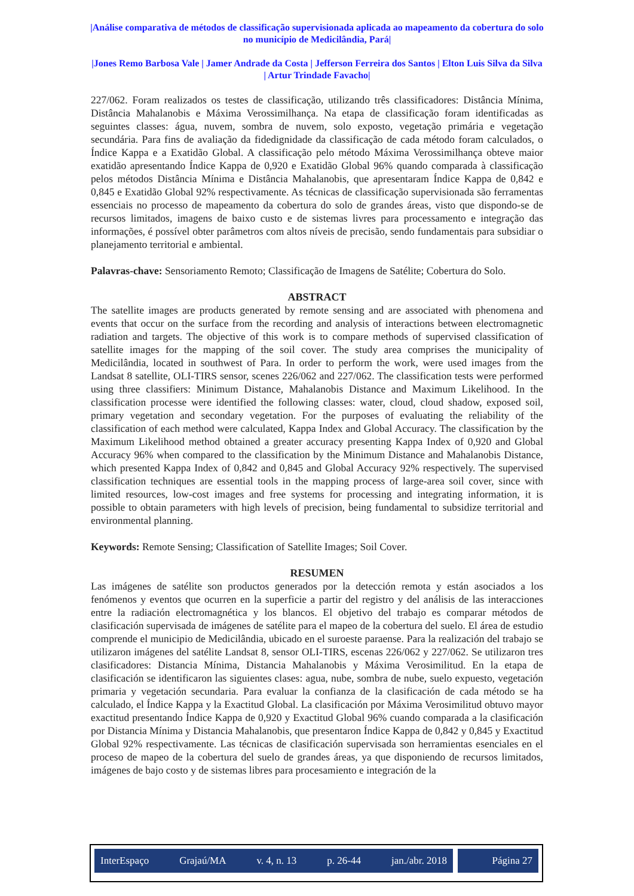|Análise comparativa de métodos de classificação supervisionada aplicada ao mapeamento da cobertura do solo no município de Medicilândia, Pará|
|Jones Remo Barbosa Vale | Jamer Andrade da Costa | Jefferson Ferreira dos Santos | Elton Luis Silva da Silva | Artur Trindade Favacho|
227/062. Foram realizados os testes de classificação, utilizando três classificadores: Distância Mínima, Distância Mahalanobis e Máxima Verossimilhança. Na etapa de classificação foram identificadas as seguintes classes: água, nuvem, sombra de nuvem, solo exposto, vegetação primária e vegetação secundária. Para fins de avaliação da fidedignidade da classificação de cada método foram calculados, o Índice Kappa e a Exatidão Global. A classificação pelo método Máxima Verossimilhança obteve maior exatidão apresentando Índice Kappa de 0,920 e Exatidão Global 96% quando comparada à classificação pelos métodos Distância Mínima e Distância Mahalanobis, que apresentaram Índice Kappa de 0,842 e 0,845 e Exatidão Global 92% respectivamente. As técnicas de classificação supervisionada são ferramentas essenciais no processo de mapeamento da cobertura do solo de grandes áreas, visto que dispondo-se de recursos limitados, imagens de baixo custo e de sistemas livres para processamento e integração das informações, é possível obter parâmetros com altos níveis de precisão, sendo fundamentais para subsidiar o planejamento territorial e ambiental.
Palavras-chave: Sensoriamento Remoto; Classificação de Imagens de Satélite; Cobertura do Solo.
ABSTRACT
The satellite images are products generated by remote sensing and are associated with phenomena and events that occur on the surface from the recording and analysis of interactions between electromagnetic radiation and targets. The objective of this work is to compare methods of supervised classification of satellite images for the mapping of the soil cover. The study area comprises the municipality of Medicilândia, located in southwest of Para. In order to perform the work, were used images from the Landsat 8 satellite, OLI-TIRS sensor, scenes 226/062 and 227/062. The classification tests were performed using three classifiers: Minimum Distance, Mahalanobis Distance and Maximum Likelihood. In the classification processe were identified the following classes: water, cloud, cloud shadow, exposed soil, primary vegetation and secondary vegetation. For the purposes of evaluating the reliability of the classification of each method were calculated, Kappa Index and Global Accuracy. The classification by the Maximum Likelihood method obtained a greater accuracy presenting Kappa Index of 0,920 and Global Accuracy 96% when compared to the classification by the Minimum Distance and Mahalanobis Distance, which presented Kappa Index of 0,842 and 0,845 and Global Accuracy 92% respectively. The supervised classification techniques are essential tools in the mapping process of large-area soil cover, since with limited resources, low-cost images and free systems for processing and integrating information, it is possible to obtain parameters with high levels of precision, being fundamental to subsidize territorial and environmental planning.
Keywords: Remote Sensing; Classification of Satellite Images; Soil Cover.
RESUMEN
Las imágenes de satélite son productos generados por la detección remota y están asociados a los fenómenos y eventos que ocurren en la superficie a partir del registro y del análisis de las interacciones entre la radiación electromagnética y los blancos. El objetivo del trabajo es comparar métodos de clasificación supervisada de imágenes de satélite para el mapeo de la cobertura del suelo. El área de estudio comprende el municipio de Medicilândia, ubicado en el suroeste paraense. Para la realización del trabajo se utilizaron imágenes del satélite Landsat 8, sensor OLI-TIRS, escenas 226/062 y 227/062. Se utilizaron tres clasificadores: Distancia Mínima, Distancia Mahalanobis y Máxima Verosimilitud. En la etapa de clasificación se identificaron las siguientes clases: agua, nube, sombra de nube, suelo expuesto, vegetación primaria y vegetación secundaria. Para evaluar la confianza de la clasificación de cada método se ha calculado, el Índice Kappa y la Exactitud Global. La clasificación por Máxima Verosimilitud obtuvo mayor exactitud presentando Índice Kappa de 0,920 y Exactitud Global 96% cuando comparada a la clasificación por Distancia Mínima y Distancia Mahalanobis, que presentaron Índice Kappa de 0,842 y 0,845 y Exactitud Global 92% respectivamente. Las técnicas de clasificación supervisada son herramientas esenciales en el proceso de mapeo de la cobertura del suelo de grandes áreas, ya que disponiendo de recursos limitados, imágenes de bajo costo y de sistemas libres para procesamiento e integración de la
InterEspaço Grajaú/MA v. 4, n. 13 p. 26-44 jan./abr. 2018
Página 27